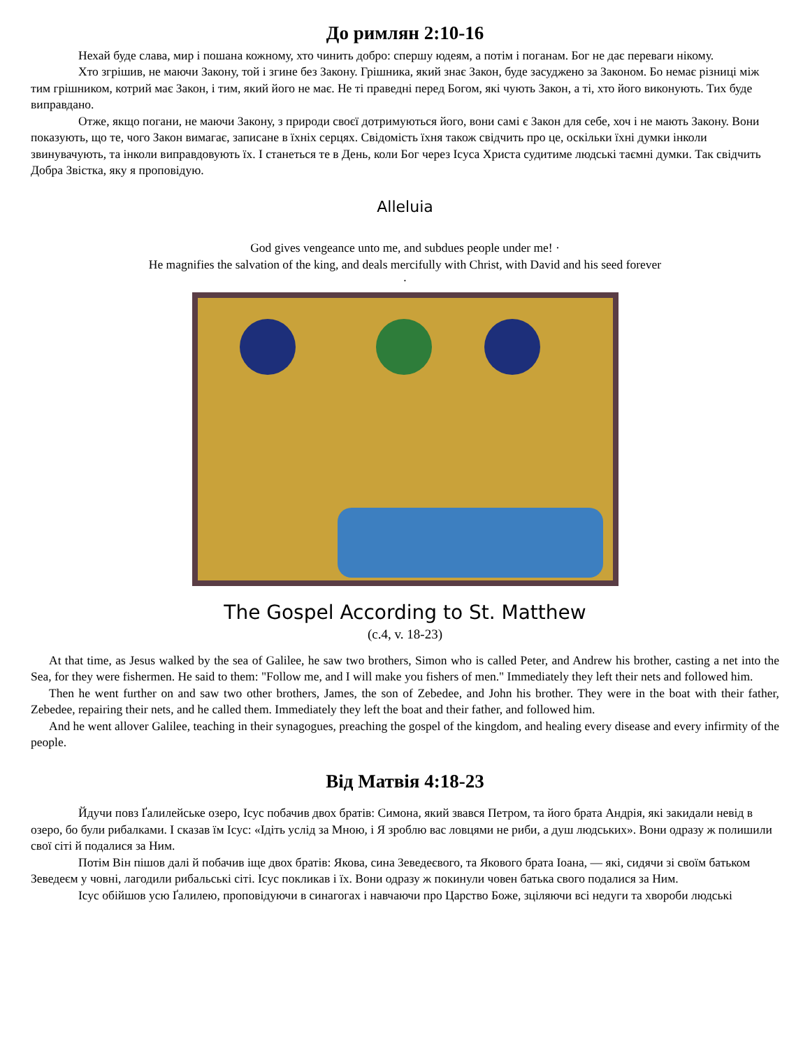До римлян 2:10-16
Нехай буде слава, мир і пошана кожному, хто чинить добро: спершу юдеям, а потім і поганам. Бог не дає переваги нікому.
Хто згрішив, не маючи Закону, той і згине без Закону. Грішника, який знає Закон, буде засуджено за Законом. Бо немає різниці між тим грішником, котрий має Закон, і тим, який його не має. Не ті праведні перед Богом, які чують Закон, а ті, хто його виконують. Тих буде виправдано.
Отже, якщо погани, не маючи Закону, з природи своєї дотримуються його, вони самі є Закон для себе, хоч і не мають Закону. Вони показують, що те, чого Закон вимагає, записане в їхніх серцях. Свідомість їхня також свідчить про це, оскільки їхні думки інколи звинувачують, та інколи виправдовують їх. І станеться те в День, коли Бог через Ісуса Христа судитиме людські таємні думки. Так свідчить Добра Звістка, яку я проповідую.
Alleluia
God gives vengeance unto me, and subdues people under me! ·
He magnifies the salvation of the king, and deals mercifully with Christ, with David and his seed forever
·
The Gospel According to St. Matthew
(c.4, v. 18-23)
At that time, as Jesus walked by the sea of Galilee, he saw two brothers, Simon who is called Peter, and Andrew his brother, casting a net into the Sea, for they were fishermen. He said to them: "Follow me, and I will make you fishers of men." Immediately they left their nets and followed him.
Then he went further on and saw two other brothers, James, the son of Zebedee, and John his brother. They were in the boat with their father, Zebedee, repairing their nets, and he called them. Immediately they left the boat and their father, and followed him.
And he went allover Galilee, teaching in their synagogues, preaching the gospel of the kingdom, and healing every disease and every infirmity of the people.
Від Матвія 4:18-23
Йдучи повз Ґалилейське озеро, Ісус побачив двох братів: Симона, який звався Петром, та його брата Андрія, які закидали невід в озеро, бо були рибалками. І сказав їм Ісус: «Ідіть услід за Мною, і Я зроблю вас ловцями не риби, а душ людських». Вони одразу ж полишили свої сіті й подалися за Ним.
Потім Він пішов далі й побачив іще двох братів: Якова, сина Зеведеєвого, та Якового брата Іоана, — які, сидячи зі своїм батьком Зеведеєм у човні, лагодили рибальські сіті. Ісус покликав і їх. Вони одразу ж покинули човен батька свого подалися за Ним.
Ісус обійшов усю Ґалилею, проповідуючи в синагогах і навчаючи про Царство Боже, зціляючи всі недуги та хвороби людські